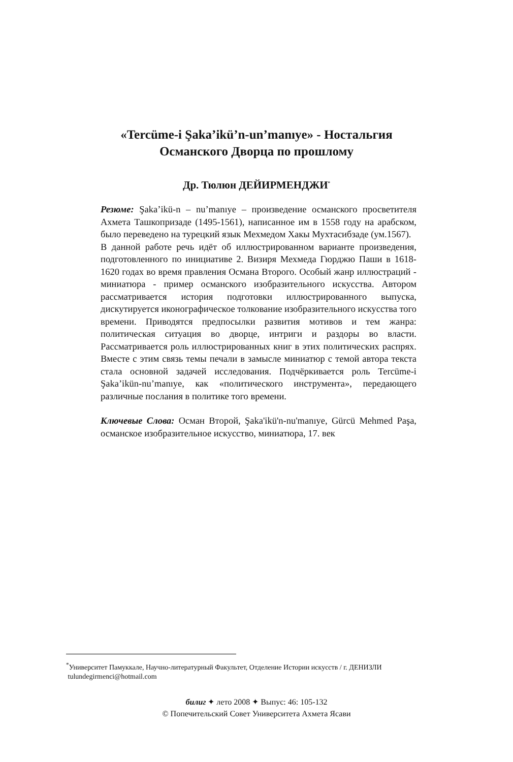«Tercüme-i Şaka’ikü’n-un’manıye» - Ностальгия
Османского Дворца по прошлому
Др. Тюлюн ДЕЙИРМЕНДЖИ<sup>*</sup>
Резюме: Şaka’ikü-n – nu’manıye – произведение османского просветителя Ахмета Ташкопризаде (1495-1561), написанное им в 1558 году на арабском, было переведено на турецкий язык Мехмедом Хакы Мухтасибзаде (ум.1567).
В данной работе речь идёт об иллюстрированном варианте произведения, подготовленного по инициативе 2. Визиря Мехмеда Гюрджю Паши в 1618-1620 годах во время правления Османа Второго. Особый жанр иллюстраций - миниатюра - пример османского изобразительного искусства. Автором рассматривается история подготовки иллюстрированного выпуска, дискутируется иконографическое толкование изобразительного искусства того времени. Приводятся предпосылки развития мотивов и тем жанра: политическая ситуация во дворце, интриги и раздоры во власти. Рассматривается роль иллюстрированных книг в этих политических распрях. Вместе с этим связь темы печали в замысле миниатюр с темой автора текста стала основной задачей исследования. Подчёркивается роль Tercüme-i Şaka’ikün-nu’manıye, как «политического инструмента», передающего различные послания в политике того времени.
Ключевые Слова: Осман Второй, Şaka'ikü'n-nu'manıye, Gürcü Mehmed Paşa, османское изобразительное искусство, миниатюра, 17. век
<sup>*</sup> Университет Памуккале, Научно-литературный Факультет, Отделение Истории искусств / г. ДЕНИЗЛИ
tulundegirmenci@hotmail.com
билиг ✦ лето 2008 ✦ Выпус: 46: 105-132
© Попечительский Совет Университета Ахмета Ясави